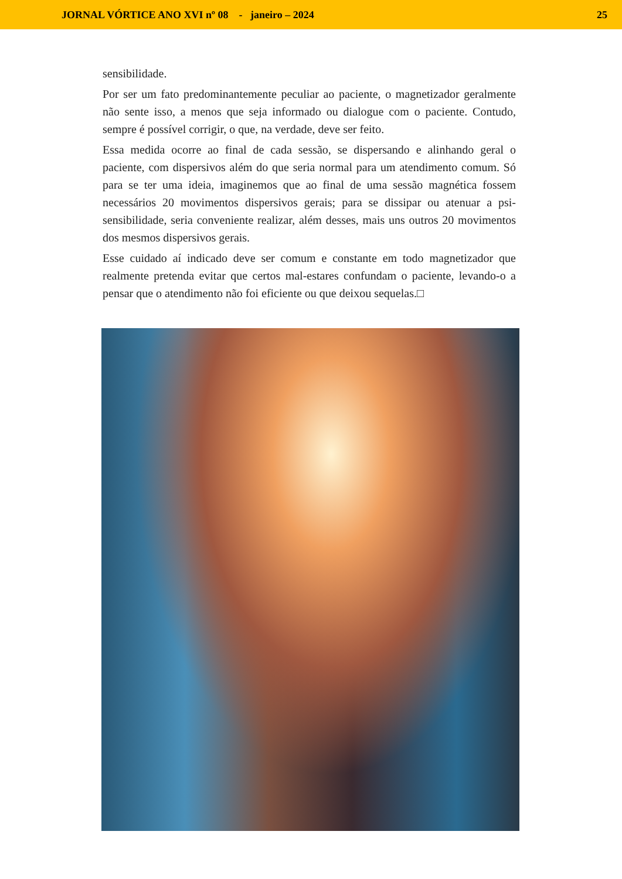JORNAL VÓRTICE ANO XVI nº 08 - janeiro – 2024 25
sensibilidade.
Por ser um fato predominantemente peculiar ao paciente, o magnetizador geralmente não sente isso, a menos que seja informado ou dialogue com o paciente. Contudo, sempre é possível corrigir, o que, na verdade, deve ser feito.
Essa medida ocorre ao final de cada sessão, se dispersando e alinhando geral o paciente, com dispersivos além do que seria normal para um atendimento comum. Só para se ter uma ideia, imaginemos que ao final de uma sessão magnética fossem necessários 20 movimentos dispersivos gerais; para se dissipar ou atenuar a psi-sensibilidade, seria conveniente realizar, além desses, mais uns outros 20 movimentos dos mesmos dispersivos gerais.
Esse cuidado aí indicado deve ser comum e constante em todo magnetizador que realmente pretenda evitar que certos mal-estares confundam o paciente, levando-o a pensar que o atendimento não foi eficiente ou que deixou sequelas.□